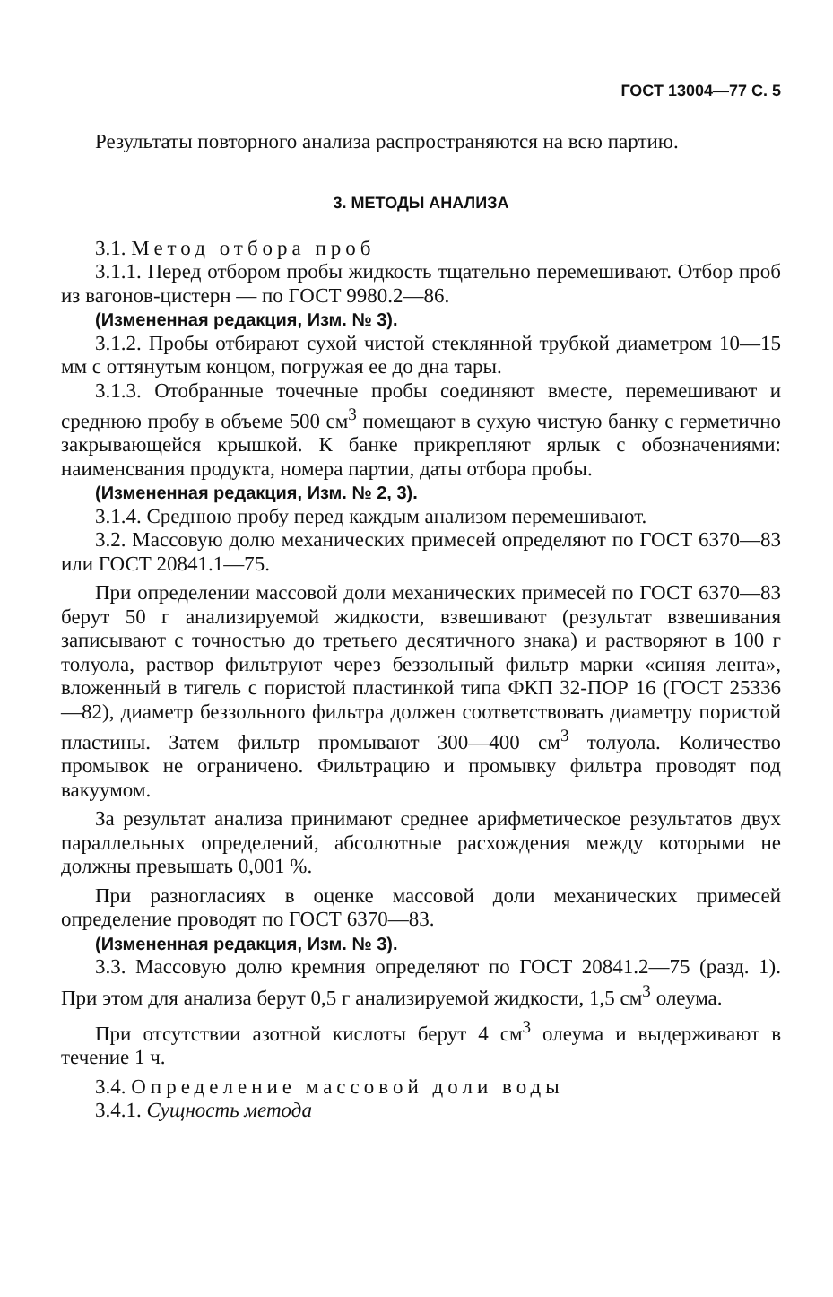ГОСТ 13004—77 С. 5
Результаты повторного анализа распространяются на всю партию.
3. МЕТОДЫ АНАЛИЗА
3.1. Метод отбора проб
3.1.1. Перед отбором пробы жидкость тщательно перемешивают. Отбор проб из вагонов-цистерн — по ГОСТ 9980.2—86.
(Измененная редакция, Изм. № 3).
3.1.2. Пробы отбирают сухой чистой стеклянной трубкой диаметром 10—15 мм с оттянутым концом, погружая ее до дна тары.
3.1.3. Отобранные точечные пробы соединяют вместе, перемешивают и среднюю пробу в объеме 500 см<sup>3</sup> помещают в сухую чистую банку с герметично закрывающейся крышкой. К банке прикрепляют ярлык с обозначениями: наименсвания продукта, номера партии, даты отбора пробы.
(Измененная редакция, Изм. № 2, 3).
3.1.4. Среднюю пробу перед каждым анализом перемешивают.
3.2. Массовую долю механических примесей определяют по ГОСТ 6370—83 или ГОСТ 20841.1—75.
При определении массовой доли механических примесей по ГОСТ 6370—83 берут 50 г анализируемой жидкости, взвешивают (результат взвешивания записывают с точностью до третьего десятичного знака) и растворяют в 100 г толуола, раствор фильтруют через беззольный фильтр марки «синяя лента», вложенный в тигель с пористой пластинкой типа ФКП 32-ПОР 16 (ГОСТ 25336—82), диаметр беззольного фильтра должен соответствовать диаметру пористой пластины. Затем фильтр промывают 300—400 см<sup>3</sup> толуола. Количество промывок не ограничено. Фильтрацию и промывку фильтра проводят под вакуумом.
За результат анализа принимают среднее арифметическое результатов двух параллельных определений, абсолютные расхождения между которыми не должны превышать 0,001 %.
При разногласиях в оценке массовой доли механических примесей определение проводят по ГОСТ 6370—83.
(Измененная редакция, Изм. № 3).
3.3. Массовую долю кремния определяют по ГОСТ 20841.2—75 (разд. 1). При этом для анализа берут 0,5 г анализируемой жидкости, 1,5 см<sup>3</sup> олеума.
При отсутствии азотной кислоты берут 4 см<sup>3</sup> олеума и выдерживают в течение 1 ч.
3.4. Определение массовой доли воды
3.4.1. Сущность метода